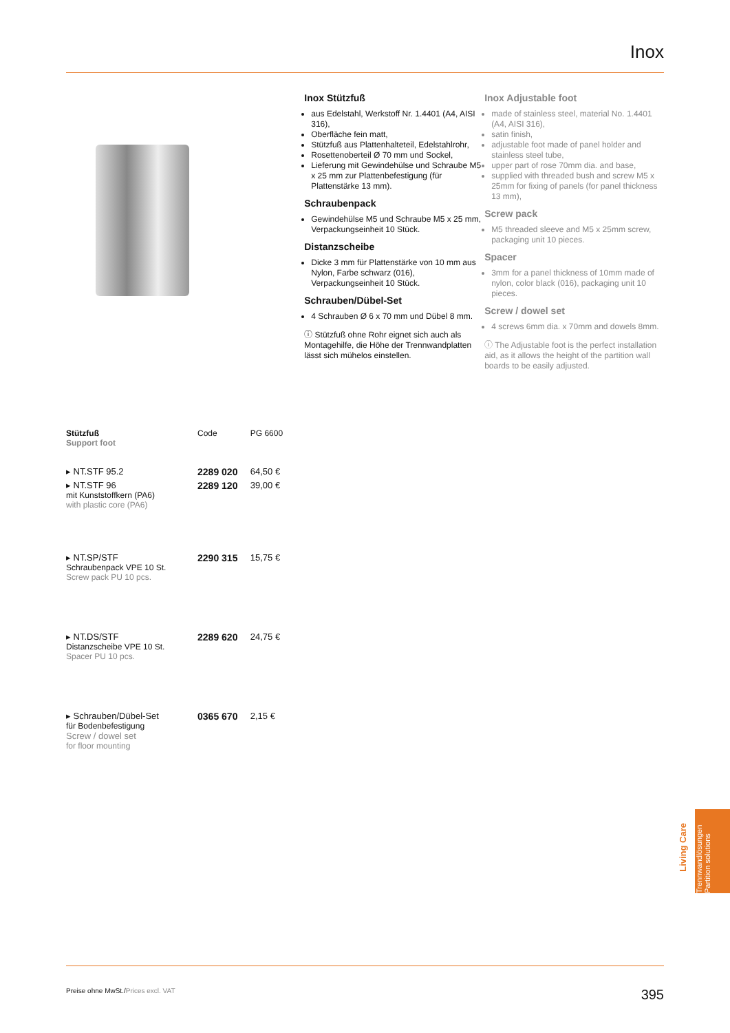Inox
Inox Stützfuß
aus Edelstahl, Werkstoff Nr. 1.4401 (A4, AISI 316),
Oberfläche fein matt,
Stützfuß aus Plattenhalteteil, Edelstahlrohr,
Rosettenoberteil Ø 70 mm und Sockel,
Lieferung mit Gewindehülse und Schraube M5 x 25 mm zur Plattenbefestigung (für Plattenstärke 13 mm).
Schraubenpack
Gewindehülse M5 und Schraube M5 x 25 mm, Verpackungseinheit 10 Stück.
Distanzscheibe
Dicke 3 mm für Plattenstärke von 10 mm aus Nylon, Farbe schwarz (016), Verpackungseinheit 10 Stück.
Schrauben/Dübel-Set
4 Schrauben Ø 6 x 70 mm und Dübel 8 mm.
ⓘ Stützfuß ohne Rohr eignet sich auch als Montagehilfe, die Höhe der Trennwandplatten lässt sich mühelos einstellen.
Inox Adjustable foot
made of stainless steel, material No. 1.4401 (A4, AISI 316),
satin finish,
adjustable foot made of panel holder and stainless steel tube,
upper part of rose 70mm dia. and base,
supplied with threaded bush and screw M5 x 25mm for fixing of panels (for panel thickness 13 mm),
Screw pack
M5 threaded sleeve and M5 x 25mm screw, packaging unit 10 pieces.
Spacer
3mm for a panel thickness of 10mm made of nylon, color black (016), packaging unit 10 pieces.
Screw / dowel set
4 screws 6mm dia. x 70mm and dowels 8mm.
ⓘ The Adjustable foot is the perfect installation aid, as it allows the height of the partition wall boards to be easily adjusted.
| Stützfuß Support foot | Code | PG 6600 |
| --- | --- | --- |
| ▸ NT.STF 95.2 | 2289 020 | 64,50 € |
| ▸ NT.STF 96 mit Kunststoffkern (PA6) with plastic core (PA6) | 2289 120 | 39,00 € |
| ▸ NT.SP/STF Schraubenpack VPE 10 St. Screw pack PU 10 pcs. | 2290 315 | 15,75 € |
| ▸ NT.DS/STF Distanzscheibe VPE 10 St. Spacer PU 10 pcs. | 2289 620 | 24,75 € |
| ▸ Schrauben/Dübel-Set für Bodenbefestigung Screw / dowel set for floor mounting | 0365 670 | 2,15 € |
Preise ohne MwSt./Prices excl. VAT 395
Trennwandlösungen
Partition solutions
Living Care